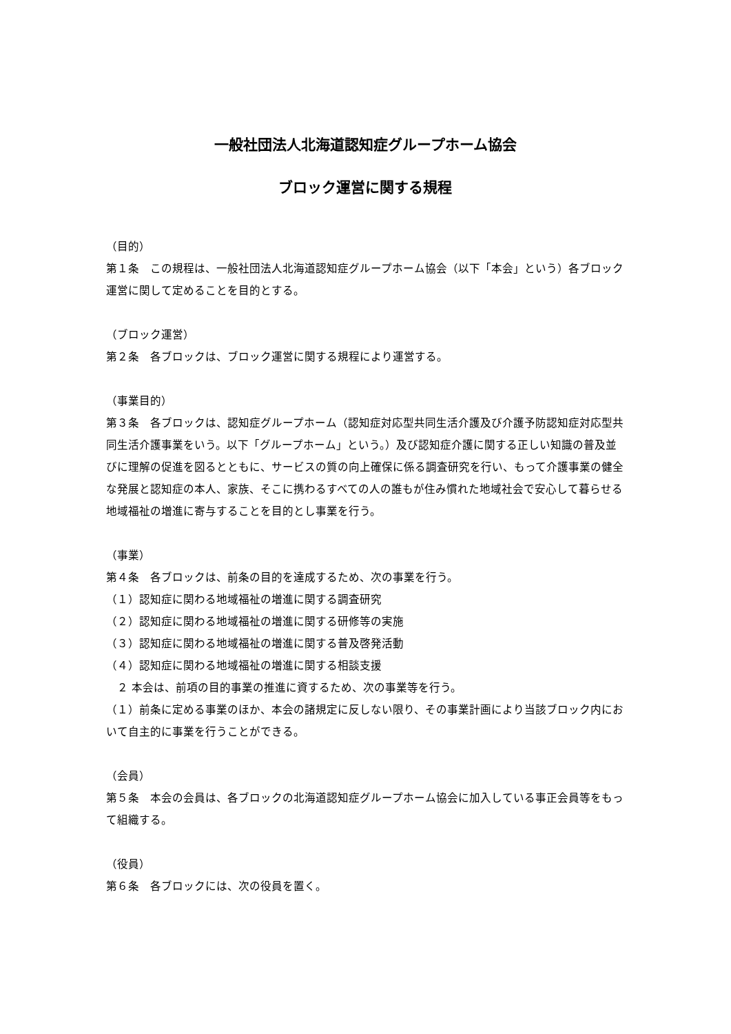一般社団法人北海道認知症グループホーム協会
ブロック運営に関する規程
（目的）
第１条　この規程は、一般社団法人北海道認知症グループホーム協会（以下「本会」という）各ブロック運営に関して定めることを目的とする。
（ブロック運営）
第２条　各ブロックは、ブロック運営に関する規程により運営する。
（事業目的）
第３条　各ブロックは、認知症グループホーム（認知症対応型共同生活介護及び介護予防認知症対応型共同生活介護事業をいう。以下「グループホーム」という。）及び認知症介護に関する正しい知識の普及並びに理解の促進を図るとともに、サービスの質の向上確保に係る調査研究を行い、もって介護事業の健全な発展と認知症の本人、家族、そこに携わるすべての人の誰もが住み慣れた地域社会で安心して暮らせる地域福祉の増進に寄与することを目的とし事業を行う。
（事業）
第４条　各ブロックは、前条の目的を達成するため、次の事業を行う。
（１）認知症に関わる地域福祉の増進に関する調査研究
（２）認知症に関わる地域福祉の増進に関する研修等の実施
（３）認知症に関わる地域福祉の増進に関する普及啓発活動
（４）認知症に関わる地域福祉の増進に関する相談支援
　２ 本会は、前項の目的事業の推進に資するため、次の事業等を行う。
（１）前条に定める事業のほか、本会の諸規定に反しない限り、その事業計画により当該ブロック内において自主的に事業を行うことができる。
（会員）
第５条　本会の会員は、各ブロックの北海道認知症グループホーム協会に加入している事正会員等をもって組織する。
（役員）
第６条　各ブロックには、次の役員を置く。